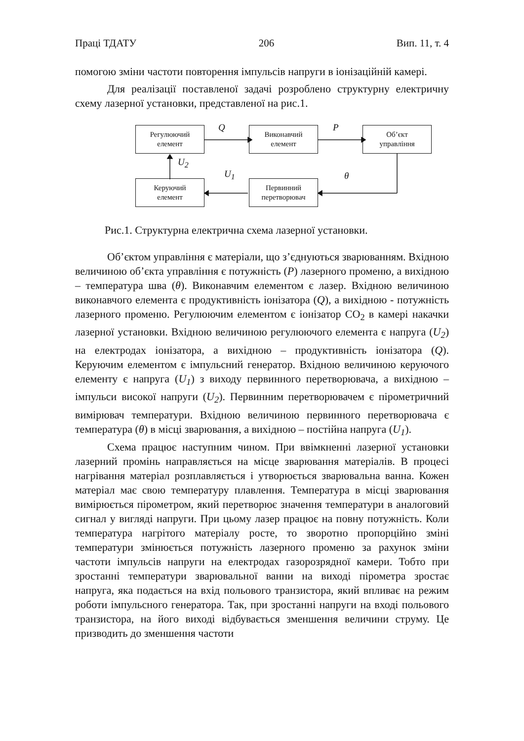Праці ТДАТУ 206 Вип. 11, т. 4
помогою зміни частоти повторення імпульсів напруги в іонізаційній камері.
Для реалізації поставленої задачі розроблено структурну електричну схему лазерної установки, представленої на рис.1.
Регулюючий
елемент
Виконавчий
елемент
Об’єкт
управління
Керуючий
елемент
Первинний
перетворювач
Q P
U<sub>2</sub>
U<sub>1</sub> θ
Рис.1. Структурна електрична схема лазерної установки.
Об’єктом управління є матеріали, що з’єднуються зварюванням. Вхідною величиною об’єкта управління є потужність (P) лазерного променю, а вихідною – температура шва (θ). Виконавчим елементом є лазер. Вхідною величиною виконавчого елемента є продуктивність іонізатора (Q), а вихідною - потужність лазерного променю. Регулюючим елементом є іонізатор СО<sub>2</sub> в камері накачки лазерної установки. Вхідною величиною регулюючого елемента є напруга (U<sub>2</sub>) на електродах іонізатора, а вихідною – продуктивність іонізатора (Q). Керуючим елементом є імпульсний генератор. Вхідною величиною керуючого елементу є напруга (U<sub>1</sub>) з виходу первинного перетворювача, а вихідною – імпульси високої напруги (U<sub>2</sub>). Первинним перетворювачем є пірометричний вимірювач температури. Вхідною величиною первинного перетворювача є температура (θ) в місці зварювання, а вихідною – постійна напруга (U<sub>1</sub>).
Схема працює наступним чином. При ввімкненні лазерної установки лазерний промінь направляється на місце зварювання матеріалів. В процесі нагрівання матеріал розплавляється і утворюється зварювальна ванна. Кожен матеріал має свою температуру плавлення. Температура в місці зварювання вимірюється пірометром, який перетворює значення температури в аналоговий сигнал у вигляді напруги. При цьому лазер працює на повну потужність. Коли температура нагрітого матеріалу росте, то зворотно пропорційно зміні температури змінюється потужність лазерного променю за рахунок зміни частоти імпульсів напруги на електродах газорозрядної камери. Тобто при зростанні температури зварювальної ванни на виході пірометра зростає напруга, яка подається на вхід польового транзистора, який впливає на режим роботи імпульсного генератора. Так, при зростанні напруги на вході польового транзистора, на його виході відбувається зменшення величини струму. Це призводить до зменшення частоти